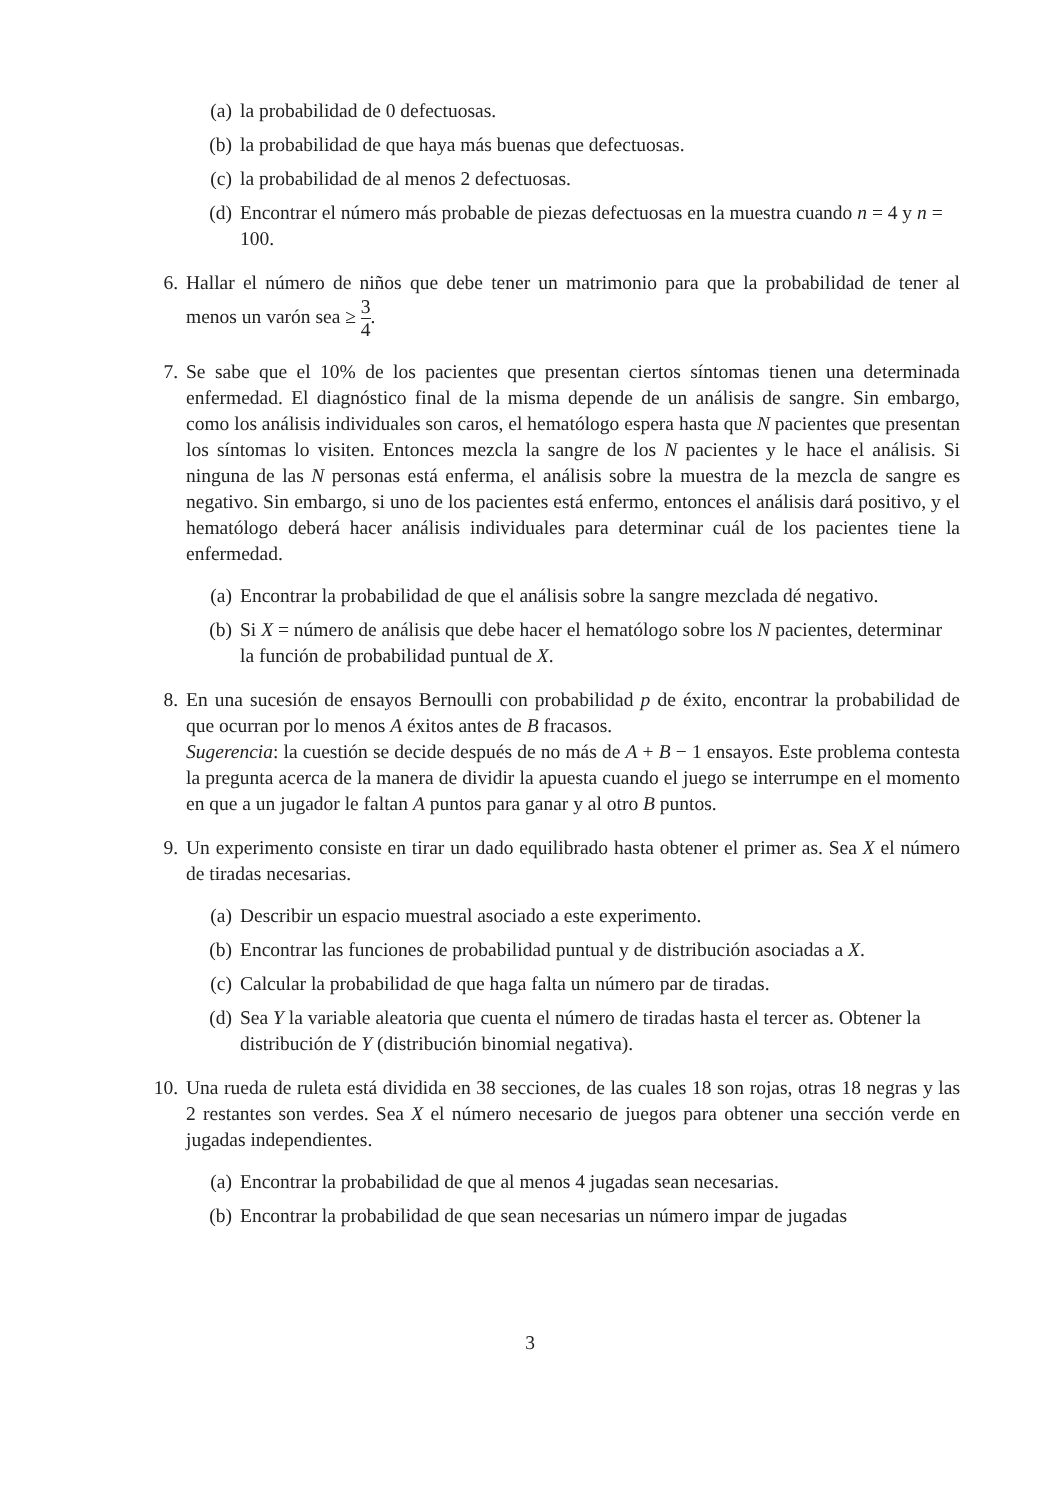(a) la probabilidad de 0 defectuosas.
(b) la probabilidad de que haya más buenas que defectuosas.
(c) la probabilidad de al menos 2 defectuosas.
(d) Encontrar el número más probable de piezas defectuosas en la muestra cuando n = 4 y n = 100.
6. Hallar el número de niños que debe tener un matrimonio para que la probabilidad de tener al menos un varón sea ≥ 3 4.
7. Se sabe que el 10% de los pacientes que presentan ciertos síntomas tienen una determinada enfermedad. El diagnóstico final de la misma depende de un análisis de sangre. Sin embargo, como los análisis individuales son caros, el hematólogo espera hasta que N pacientes que presentan los síntomas lo visiten. Entonces mezcla la sangre de los N pacientes y le hace el análisis. Si ninguna de las N personas está enferma, el análisis sobre la muestra de la mezcla de sangre es negativo. Sin embargo, si uno de los pacientes está enfermo, entonces el análisis dará positivo, y el hematólogo deberá hacer análisis individuales para determinar cuál de los pacientes tiene la enfermedad.
(a) Encontrar la probabilidad de que el análisis sobre la sangre mezclada dé negativo.
(b) Si X = número de análisis que debe hacer el hematólogo sobre los N pacientes, determinar la función de probabilidad puntual de X.
8. En una sucesión de ensayos Bernoulli con probabilidad p de éxito, encontrar la probabilidad de que ocurran por lo menos A éxitos antes de B fracasos.
Sugerencia: la cuestión se decide después de no más de A + B − 1 ensayos. Este problema contesta la pregunta acerca de la manera de dividir la apuesta cuando el juego se interrumpe en el momento en que a un jugador le faltan A puntos para ganar y al otro B puntos.
9. Un experimento consiste en tirar un dado equilibrado hasta obtener el primer as. Sea X el número de tiradas necesarias.
(a) Describir un espacio muestral asociado a este experimento.
(b) Encontrar las funciones de probabilidad puntual y de distribución asociadas a X.
(c) Calcular la probabilidad de que haga falta un número par de tiradas.
(d) Sea Y la variable aleatoria que cuenta el número de tiradas hasta el tercer as. Obtener la distribución de Y (distribución binomial negativa).
10. Una rueda de ruleta está dividida en 38 secciones, de las cuales 18 son rojas, otras 18 negras y las 2 restantes son verdes. Sea X el número necesario de juegos para obtener una sección verde en jugadas independientes.
(a) Encontrar la probabilidad de que al menos 4 jugadas sean necesarias.
(b) Encontrar la probabilidad de que sean necesarias un número impar de jugadas
3